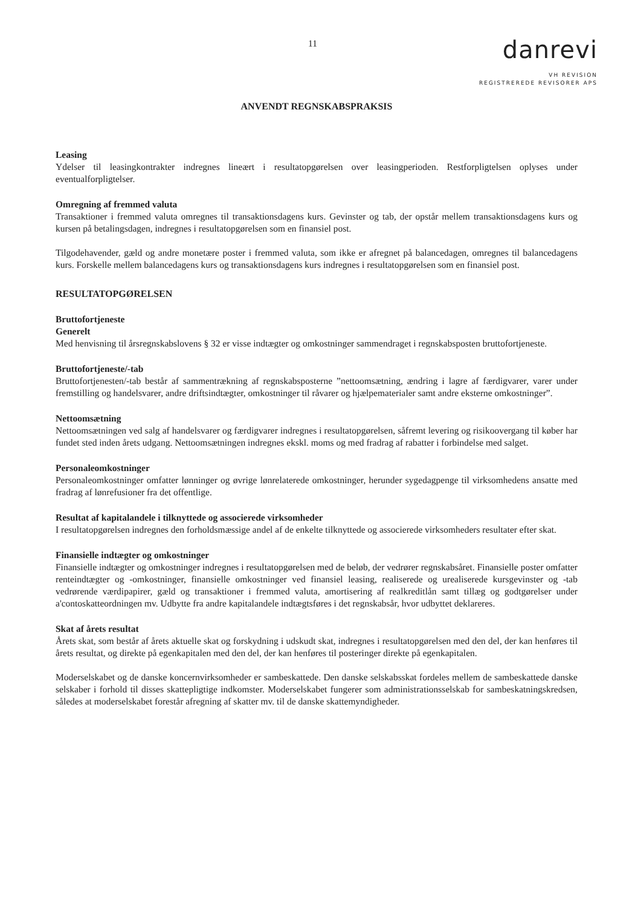11
danrevi
VH REVISION
REGISTREREDE REVISORER APS
ANVENDT REGNSKABSPRAKSIS
Leasing
Ydelser til leasingkontrakter indregnes lineært i resultatopgørelsen over leasingperioden. Restforpligtelsen oplyses under eventualforpligtelser.
Omregning af fremmed valuta
Transaktioner i fremmed valuta omregnes til transaktionsdagens kurs. Gevinster og tab, der opstår mellem transaktionsdagens kurs og kursen på betalingsdagen, indregnes i resultatopgørelsen som en finansiel post.
Tilgodehavender, gæld og andre monetære poster i fremmed valuta, som ikke er afregnet på balancedagen, omregnes til balancedagens kurs. Forskelle mellem balancedagens kurs og transaktionsdagens kurs indregnes i resultatopgørelsen som en finansiel post.
RESULTATOPGØRELSEN
Bruttofortjeneste
Generelt
Med henvisning til årsregnskabslovens § 32 er visse indtægter og omkostninger sammendraget i regnskabsposten bruttofortjeneste.
Bruttofortjeneste/-tab
Bruttofortjenesten/-tab består af sammentrækning af regnskabsposterne ”nettoomsætning, ændring i lagre af færdigvarer, varer under fremstilling og handelsvarer, andre driftsindtægter, omkostninger til råvarer og hjælpematerialer samt andre eksterne omkostninger”.
Nettoomsætning
Nettoomsætningen ved salg af handelsvarer og færdigvarer indregnes i resultatopgørelsen, såfremt levering og risikoovergang til køber har fundet sted inden årets udgang. Nettoomsætningen indregnes ekskl. moms og med fradrag af rabatter i forbindelse med salget.
Personaleomkostninger
Personaleomkostninger omfatter lønninger og øvrige lønrelaterede omkostninger, herunder sygedagpenge til virksomhedens ansatte med fradrag af lønrefusioner fra det offentlige.
Resultat af kapitalandele i tilknyttede og associerede virksomheder
I resultatopgørelsen indregnes den forholdsmæssige andel af de enkelte tilknyttede og associerede virksomheders resultater efter skat.
Finansielle indtægter og omkostninger
Finansielle indtægter og omkostninger indregnes i resultatopgørelsen med de beløb, der vedrører regnskabsåret. Finansielle poster omfatter renteindtægter og -omkostninger, finansielle omkostninger ved finansiel leasing, realiserede og urealiserede kursgevinster og -tab vedrørende værdipapirer, gæld og transaktioner i fremmed valuta, amortisering af realkreditlån samt tillæg og godtgørelser under a'contoskatteordningen mv. Udbytte fra andre kapitalandele indtægtsføres i det regnskabsår, hvor udbyttet deklareres.
Skat af årets resultat
Årets skat, som består af årets aktuelle skat og forskydning i udskudt skat, indregnes i resultatopgørelsen med den del, der kan henføres til årets resultat, og direkte på egenkapitalen med den del, der kan henføres til posteringer direkte på egenkapitalen.
Moderselskabet og de danske koncernvirksomheder er sambeskattede. Den danske selskabsskat fordeles mellem de sambeskattede danske selskaber i forhold til disses skattepligtige indkomster. Moderselskabet fungerer som administrationsselskab for sambeskatningskredsen, således at moderselskabet forestår afregning af skatter mv. til de danske skattemyndigheder.